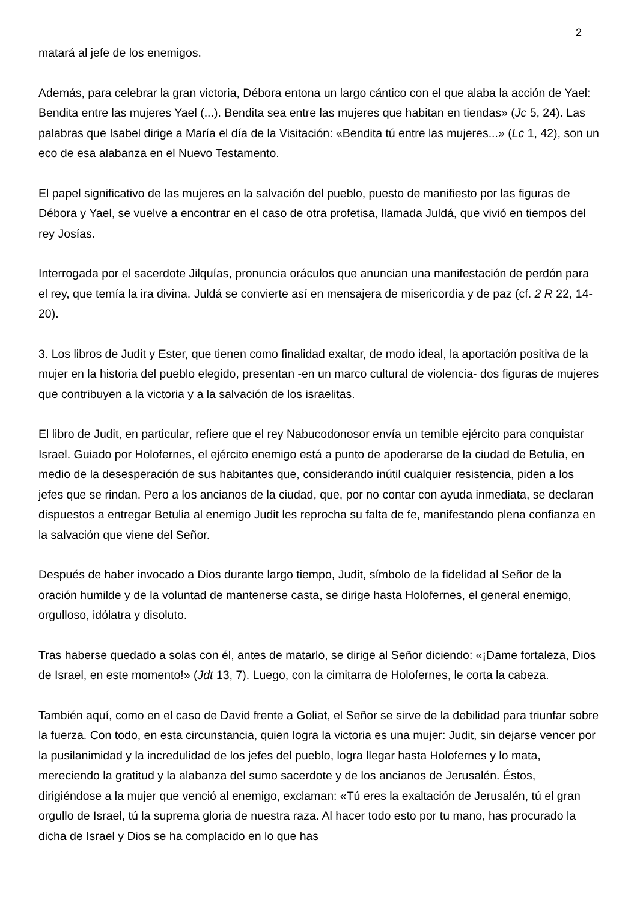2
matará al jefe de los enemigos.
Además, para celebrar la gran victoria, Débora entona un largo cántico con el que alaba la acción de Yael: Bendita entre las mujeres Yael (...). Bendita sea entre las mujeres que habitan en tiendas» (Jc 5, 24). Las palabras que Isabel dirige a María el día de la Visitación: «Bendita tú entre las mujeres...» (Lc 1, 42), son un eco de esa alabanza en el Nuevo Testamento.
El papel significativo de las mujeres en la salvación del pueblo, puesto de manifiesto por las figuras de Débora y Yael, se vuelve a encontrar en el caso de otra profetisa, llamada Juldá, que vivió en tiempos del rey Josías.
Interrogada por el sacerdote Jilquías, pronuncia oráculos que anuncian una manifestación de perdón para el rey, que temía la ira divina. Juldá se convierte así en mensajera de misericordia y de paz (cf. 2 R 22, 14-20).
3. Los libros de Judit y Ester, que tienen como finalidad exaltar, de modo ideal, la aportación positiva de la mujer en la historia del pueblo elegido, presentan -en un marco cultural de violencia- dos figuras de mujeres que contribuyen a la victoria y a la salvación de los israelitas.
El libro de Judit, en particular, refiere que el rey Nabucodonosor envía un temible ejército para conquistar Israel. Guiado por Holofernes, el ejército enemigo está a punto de apoderarse de la ciudad de Betulia, en medio de la desesperación de sus habitantes que, considerando inútil cualquier resistencia, piden a los jefes que se rindan. Pero a los ancianos de la ciudad, que, por no contar con ayuda inmediata, se declaran dispuestos a entregar Betulia al enemigo Judit les reprocha su falta de fe, manifestando plena confianza en la salvación que viene del Señor.
Después de haber invocado a Dios durante largo tiempo, Judit, símbolo de la fidelidad al Señor de la oración humilde y de la voluntad de mantenerse casta, se dirige hasta Holofernes, el general enemigo, orgulloso, idólatra y disoluto.
Tras haberse quedado a solas con él, antes de matarlo, se dirige al Señor diciendo: «¡Dame fortaleza, Dios de Israel, en este momento!» (Jdt 13, 7). Luego, con la cimitarra de Holofernes, le corta la cabeza.
También aquí, como en el caso de David frente a Goliat, el Señor se sirve de la debilidad para triunfar sobre la fuerza. Con todo, en esta circunstancia, quien logra la victoria es una mujer: Judit, sin dejarse vencer por la pusilanimidad y la incredulidad de los jefes del pueblo, logra llegar hasta Holofernes y lo mata, mereciendo la gratitud y la alabanza del sumo sacerdote y de los ancianos de Jerusalén. Éstos, dirigiéndose a la mujer que venció al enemigo, exclaman: «Tú eres la exaltación de Jerusalén, tú el gran orgullo de Israel, tú la suprema gloria de nuestra raza. Al hacer todo esto por tu mano, has procurado la dicha de Israel y Dios se ha complacido en lo que has